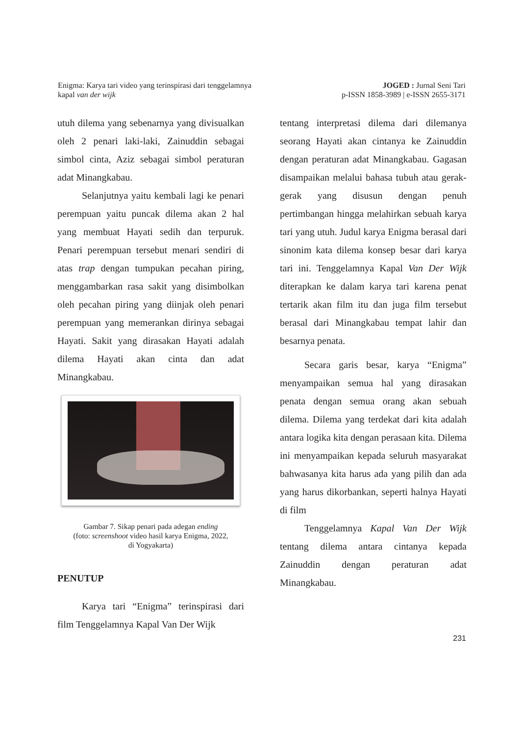Enigma: Karya tari video yang terinspirasi dari tenggelamnya
kapal van der wijk
JOGED : Jurnal Seni Tari
p-ISSN 1858-3989 | e-ISSN 2655-3171
utuh dilema yang sebenarnya yang divisualkan oleh 2 penari laki-laki, Zainuddin sebagai simbol cinta, Aziz sebagai simbol peraturan adat Minangkabau.
Selanjutnya yaitu kembali lagi ke penari perempuan yaitu puncak dilema akan 2 hal yang membuat Hayati sedih dan terpuruk. Penari perempuan tersebut menari sendiri di atas trap dengan tumpukan pecahan piring, menggambarkan rasa sakit yang disimbolkan oleh pecahan piring yang diinjak oleh penari perempuan yang memerankan dirinya sebagai Hayati. Sakit yang dirasakan Hayati adalah dilema Hayati akan cinta dan adat Minangkabau.
Gambar 7. Sikap penari pada adegan ending
(foto: screenshoot video hasil karya Enigma, 2022,
di Yogyakarta)
PENUTUP
Karya tari “Enigma” terinspirasi dari film Tenggelamnya Kapal Van Der Wijk
tentang interpretasi dilema dari dilemanya seorang Hayati akan cintanya ke Zainuddin dengan peraturan adat Minangkabau. Gagasan disampaikan melalui bahasa tubuh atau gerak-gerak yang disusun dengan penuh pertimbangan hingga melahirkan sebuah karya tari yang utuh. Judul karya Enigma berasal dari sinonim kata dilema konsep besar dari karya tari ini. Tenggelamnya Kapal Van Der Wijk diterapkan ke dalam karya tari karena penat tertarik akan film itu dan juga film tersebut berasal dari Minangkabau tempat lahir dan besarnya penata.
Secara garis besar, karya “Enigma” menyampaikan semua hal yang dirasakan penata dengan semua orang akan sebuah dilema. Dilema yang terdekat dari kita adalah antara logika kita dengan perasaan kita. Dilema ini menyampaikan kepada seluruh masyarakat bahwasanya kita harus ada yang pilih dan ada yang harus dikorbankan, seperti halnya Hayati di film
Tenggelamnya Kapal Van Der Wijk tentang dilema antara cintanya kepada Zainuddin dengan peraturan adat Minangkabau.
231